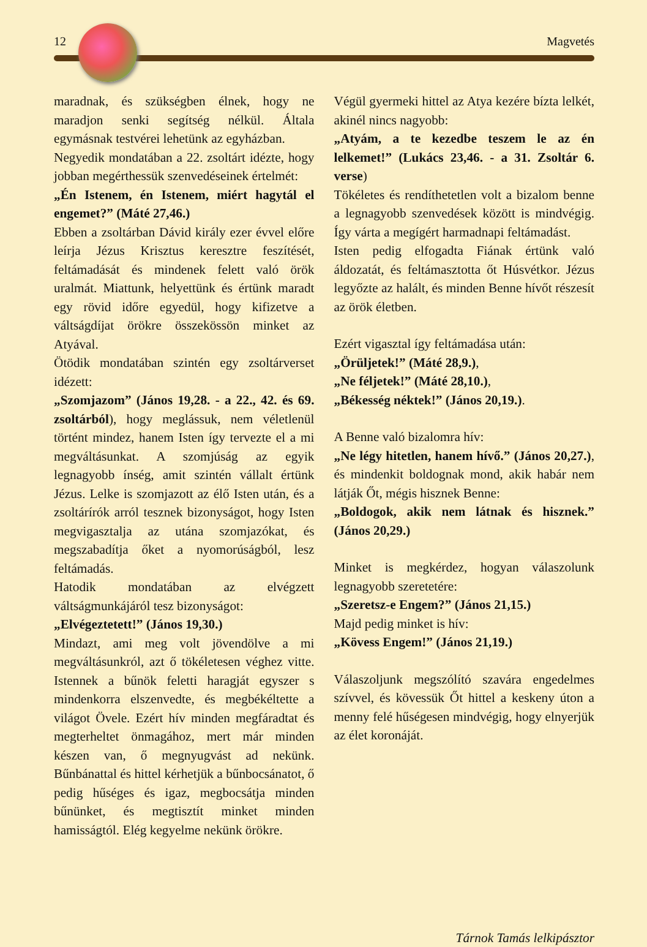12 Magvetés
maradnak, és szükségben élnek, hogy ne maradjon senki segítség nélkül. Általa egymásnak testvérei lehetünk az egyházban.
Negyedik mondatában a 22. zsoltárt idézte, hogy jobban megérthessük szenvedéseinek értelmét:
„Én Istenem, én Istenem, miért hagytál el engemet?” (Máté 27,46.)
Ebben a zsoltárban Dávid király ezer évvel előre leírja Jézus Krisztus keresztre feszítését, feltámadását és mindenek felett való örök uralmát. Miattunk, helyettünk és értünk maradt egy rövid időre egyedül, hogy kifizetve a váltságdíjat örökre összekössön minket az Atyával.
Ötödik mondatában szintén egy zsoltárverset idézett:
„Szomjazom” (János 19,28. - a 22., 42. és 69. zsoltárból), hogy meglássuk, nem véletlenül történt mindez, hanem Isten így tervezte el a mi megváltásunkat. A szomjúság az egyik legnagyobb ínség, amit szintén vállalt értünk Jézus. Lelke is szomjazott az élő Isten után, és a zsoltárírók arról tesznek bizonyságot, hogy Isten megvigasztalja az utána szomjazókat, és megszabadítja őket a nyomorúságból, lesz feltámadás.
Hatodik mondatában az elvégzett váltságmunkájáról tesz bizonyságot:
„Elvégeztetett!” (János 19,30.)
Mindazt, ami meg volt jövendölve a mi megváltásunkról, azt ő tökéletesen véghez vitte. Istennek a bűnök feletti haragját egyszer s mindenkorra elszenvedte, és megbékéltette a világot Övele. Ezért hív minden megfáradtat és megterheltet önmagához, mert már minden készen van, ő megnyugvást ad nekünk. Bűnbánattal és hittel kérhetjük a bűnbocsánatot, ő pedig hűséges és igaz, megbocsátja minden bűnünket, és megtisztít minket minden hamisságtól. Elég kegyelme nekünk örökre.
Végül gyermeki hittel az Atya kezére bízta lelkét, akinél nincs nagyobb:
„Atyám, a te kezedbe teszem le az én lelkemet!” (Lukács 23,46. - a 31. Zsoltár 6. verse)
Tökéletes és rendíthetetlen volt a bizalom benne a legnagyobb szenvedések között is mindvégig. Így várta a megígért harmadnapi feltámadást.
Isten pedig elfogadta Fiának értünk való áldozatát, és feltámasztotta őt Húsvétkor. Jézus legyőzte az halált, és minden Benne hívőt részesít az örök életben.
Ezért vigasztal így feltámadása után:
„Örüljetek!” (Máté 28,9.),
„Ne féljetek!” (Máté 28,10.),
„Békesség néktek!” (János 20,19.).
A Benne való bizalomra hív:
„Ne légy hitetlen, hanem hívő.” (János 20,27.), és mindenkit boldognak mond, akik habár nem látják Őt, mégis hisznek Benne:
„Boldogok, akik nem látnak és hisznek.” (János 20,29.)
Minket is megkérdez, hogyan válaszolunk legnagyobb szeretetére:
„Szeretsz-e Engem?” (János 21,15.)
Majd pedig minket is hív:
„Kövess Engem!” (János 21,19.)
Válaszoljunk megszólító szavára engedelmes szívvel, és kövessük Őt hittel a keskeny úton a menny felé hűségesen mindvégig, hogy elnyerjük az élet koronáját.
Tárnok Tamás lelkipásztor